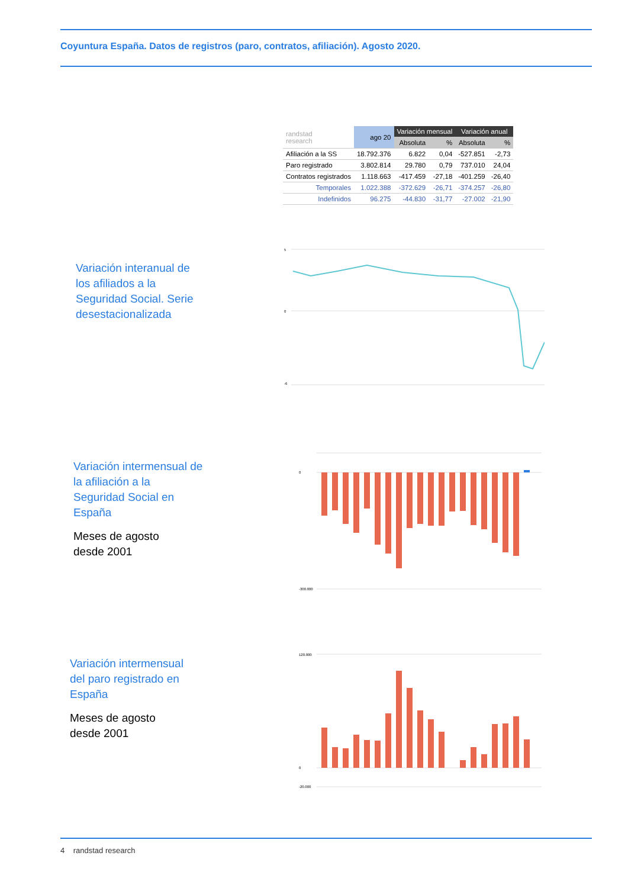Coyuntura España. Datos de registros (paro, contratos, afiliación). Agosto 2020.
| randstad research | ago 20 | Variación mensual | | Variación anual | |
| --- | --- | --- | --- | --- | --- |
| | | Absoluta | % | Absoluta | % |
| Afiliación a la SS | 18.792.376 | 6.822 | 0,04 | -527.851 | -2,73 |
| Paro registrado | 3.802.814 | 29.780 | 0,79 | 737.010 | 24,04 |
| Contratos registrados | 1.118.663 | -417.459 | -27,18 | -401.259 | -26,40 |
| Temporales | 1.022.388 | -372.629 | -26,71 | -374.257 | -26,80 |
| Indefinidos | 96.275 | -44.830 | -31,77 | -27.002 | -21,90 |
Variación interanual de los afiliados a la Seguridad Social. Serie desestacionalizada
5
0
-6
Variación intermensual de la afiliación a la Seguridad Social en España
Meses de agosto
desde 2001
0
-300.000
Variación intermensual del paro registrado en España
Meses de agosto
desde 2001
120.000
0
-20.000
4 randstad research